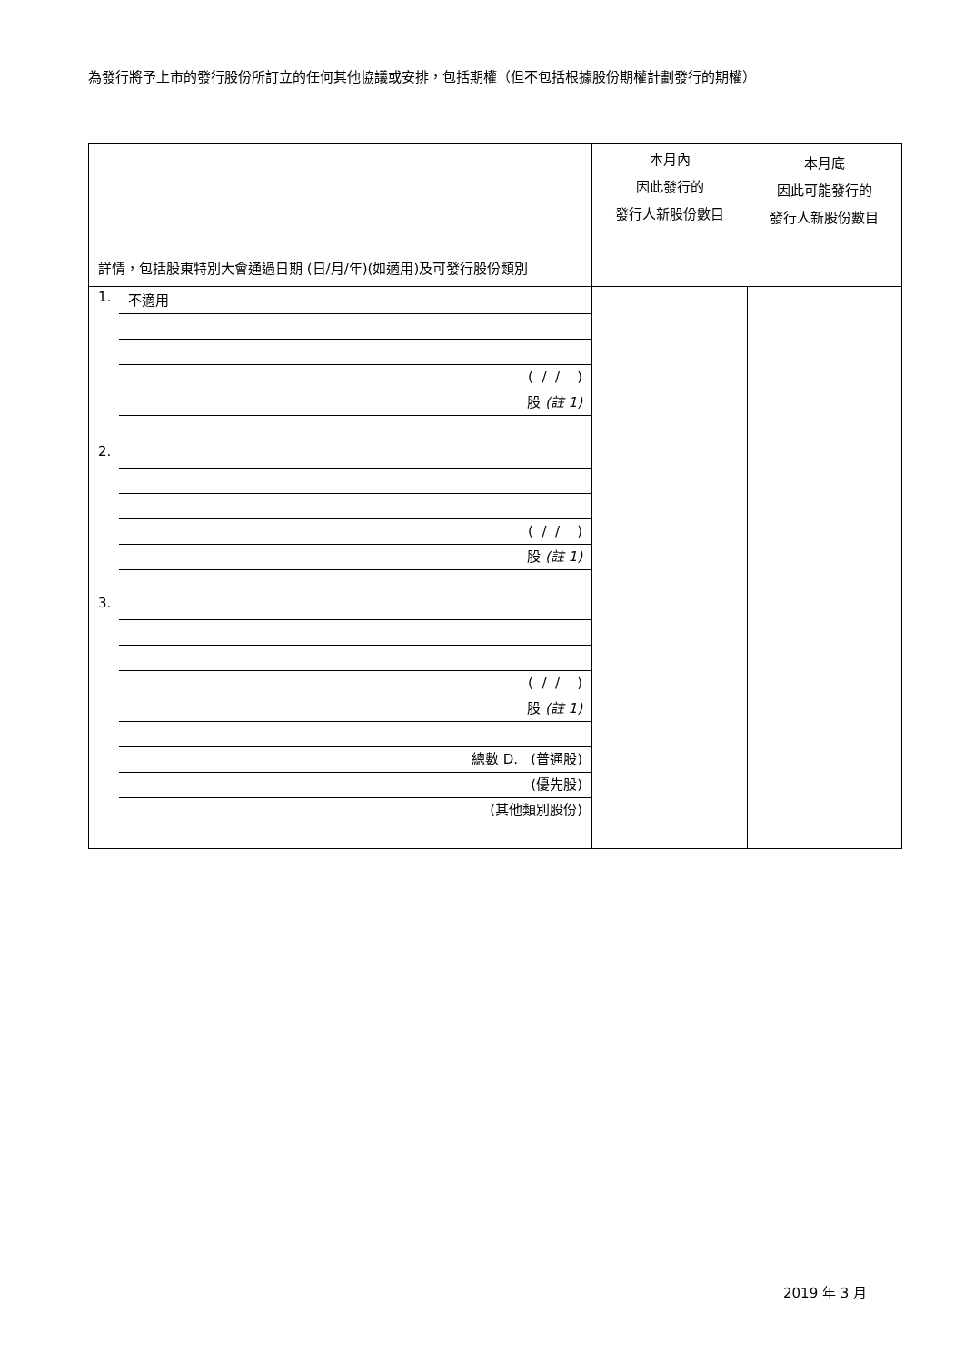為發行將予上市的發行股份所訂立的任何其他協議或安排，包括期權（但不包括根據股份期權計劃發行的期權）
| 詳情，包括股東特別大會通過日期 (日/月/年)(如適用)及可發行股份類別 | 本月內 因此發行的 發行人新股份數目 本月底 因此可能發行的 發行人新股份數目 | |
| 1. 不適用 ( / / ) 股 (註 1) 2. ( / / ) 股 (註 1) 3. ( / / ) 股 (註 1) 總數 D. (普通股) (優先股) (其他類別股份) | | |
2019 年 3 月